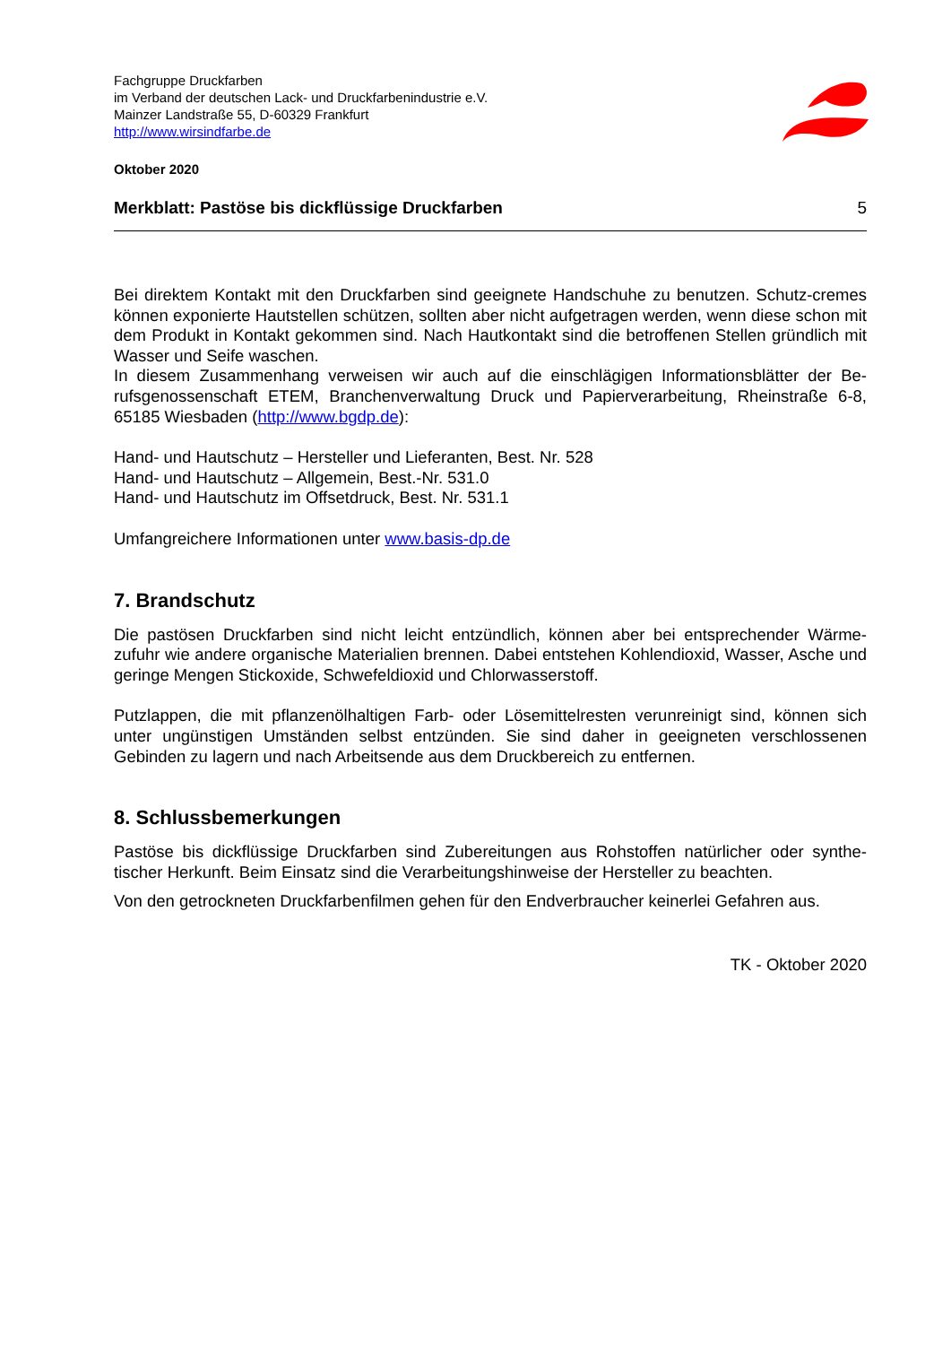Fachgruppe Druckfarben
im Verband der deutschen Lack- und Druckfarbenindustrie e.V.
Mainzer Landstraße 55, D-60329 Frankfurt
http://www.wirsindfarbe.de
Oktober 2020
Merkblatt: Pastöse bis dickflüssige Druckfarben 5
Bei direktem Kontakt mit den Druckfarben sind geeignete Handschuhe zu benutzen. Schutz-cremes können exponierte Hautstellen schützen, sollten aber nicht aufgetragen werden, wenn diese schon mit dem Produkt in Kontakt gekommen sind. Nach Hautkontakt sind die betroffenen Stellen gründlich mit Wasser und Seife waschen.
In diesem Zusammenhang verweisen wir auch auf die einschlägigen Informationsblätter der Be-rufsgenossenschaft ETEM, Branchenverwaltung Druck und Papierverarbeitung, Rheinstraße 6-8, 65185 Wiesbaden (http://www.bgdp.de):
Hand- und Hautschutz – Hersteller und Lieferanten, Best. Nr. 528
Hand- und Hautschutz – Allgemein, Best.-Nr. 531.0
Hand- und Hautschutz im Offsetdruck, Best. Nr. 531.1
Umfangreichere Informationen unter www.basis-dp.de
7. Brandschutz
Die pastösen Druckfarben sind nicht leicht entzündlich, können aber bei entsprechender Wärme-zufuhr wie andere organische Materialien brennen. Dabei entstehen Kohlendioxid, Wasser, Asche und geringe Mengen Stickoxide, Schwefeldioxid und Chlorwasserstoff.
Putzlappen, die mit pflanzenölhaltigen Farb- oder Lösemittelresten verunreinigt sind, können sich unter ungünstigen Umständen selbst entzünden. Sie sind daher in geeigneten verschlossenen Gebinden zu lagern und nach Arbeitsende aus dem Druckbereich zu entfernen.
8. Schlussbemerkungen
Pastöse bis dickflüssige Druckfarben sind Zubereitungen aus Rohstoffen natürlicher oder synthe-tischer Herkunft. Beim Einsatz sind die Verarbeitungshinweise der Hersteller zu beachten.
Von den getrockneten Druckfarbenfilmen gehen für den Endverbraucher keinerlei Gefahren aus.
TK - Oktober 2020